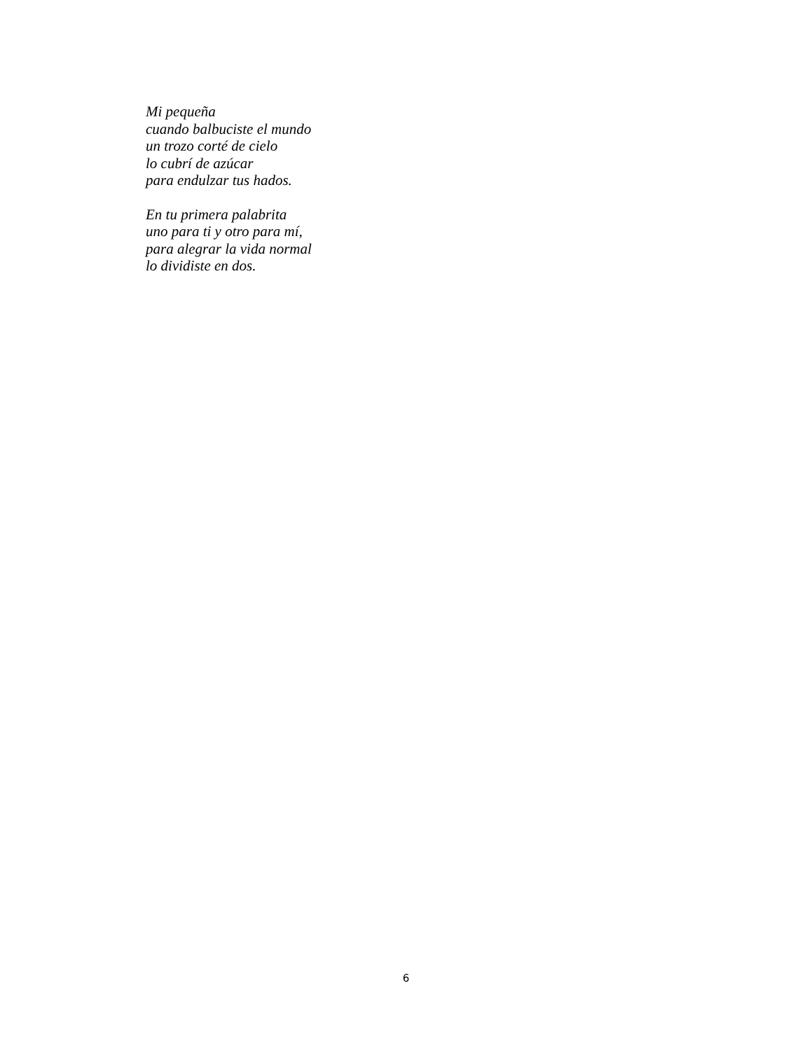Mi pequeña
cuando balbuciste el mundo
un trozo corté de cielo
lo cubrí de azúcar
para endulzar tus hados.
En tu primera palabrita
uno para ti y otro para mí,
para alegrar la vida normal
lo dividiste en dos.
6